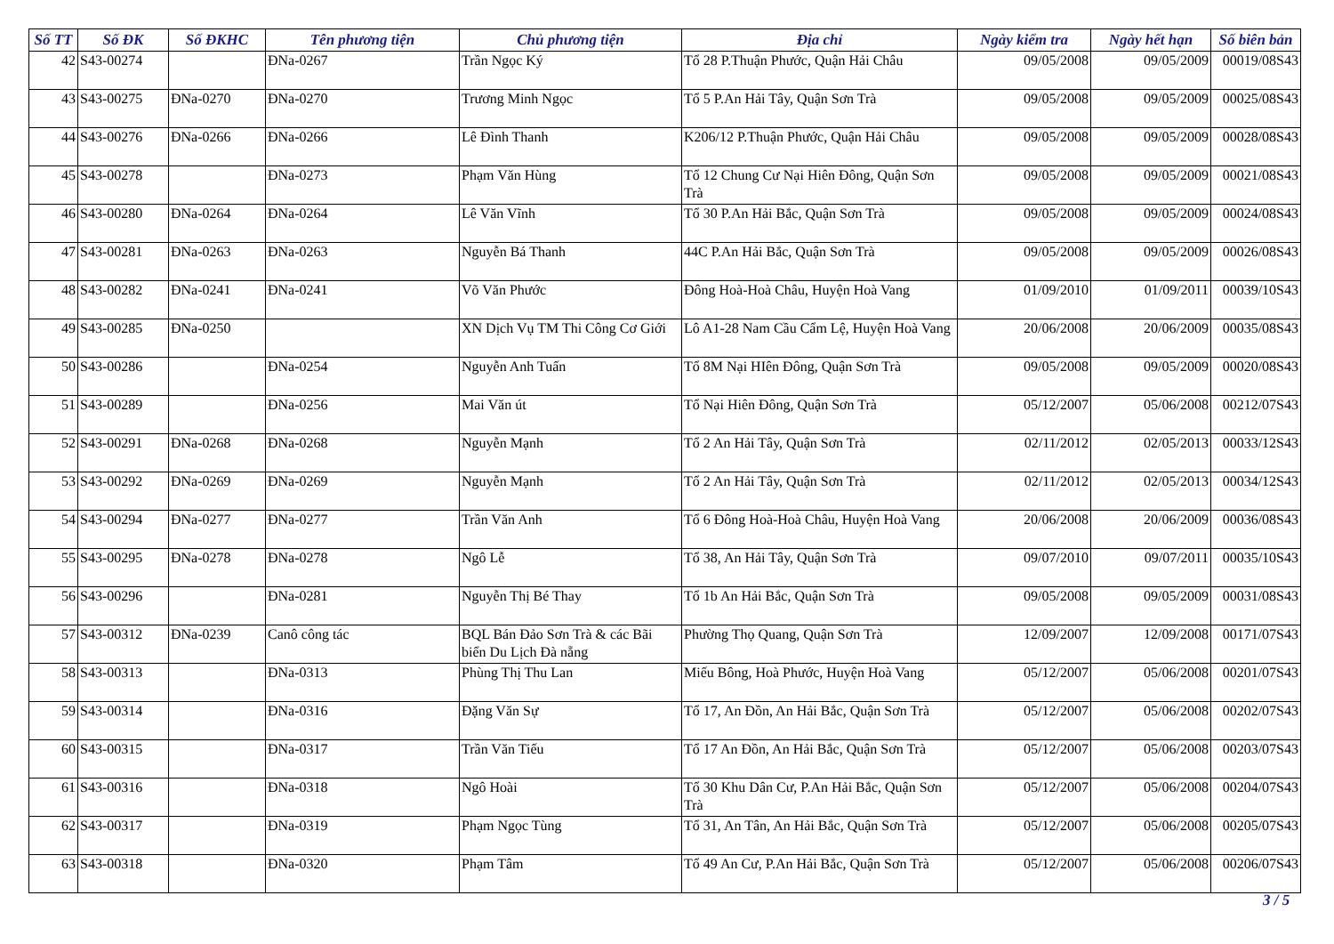| Số TT | Số ĐK | Số ĐKHC | Tên phương tiện | Chủ phương tiện | Địa chỉ | Ngày kiểm tra | Ngày hết hạn | Số biên bản |
| --- | --- | --- | --- | --- | --- | --- | --- | --- |
| 42 | S43-00274 | | ĐNa-0267 | Trần Ngọc Ký | Tổ 28 P.Thuận Phước, Quận Hải Châu | 09/05/2008 | 09/05/2009 | 00019/08S43 |
| 43 | S43-00275 | ĐNa-0270 | ĐNa-0270 | Trương Minh Ngọc | Tổ 5 P.An Hải Tây, Quận Sơn Trà | 09/05/2008 | 09/05/2009 | 00025/08S43 |
| 44 | S43-00276 | ĐNa-0266 | ĐNa-0266 | Lê Đình Thanh | K206/12 P.Thuận Phước, Quận Hải Châu | 09/05/2008 | 09/05/2009 | 00028/08S43 |
| 45 | S43-00278 | | ĐNa-0273 | Phạm Văn Hùng | Tổ 12 Chung Cư Nại Hiên Đông, Quận Sơn Trà | 09/05/2008 | 09/05/2009 | 00021/08S43 |
| 46 | S43-00280 | ĐNa-0264 | ĐNa-0264 | Lê Văn Vĩnh | Tổ 30 P.An Hải Bắc, Quận Sơn Trà | 09/05/2008 | 09/05/2009 | 00024/08S43 |
| 47 | S43-00281 | ĐNa-0263 | ĐNa-0263 | Nguyễn Bá Thanh | 44C P.An Hải Bắc, Quận Sơn Trà | 09/05/2008 | 09/05/2009 | 00026/08S43 |
| 48 | S43-00282 | ĐNa-0241 | ĐNa-0241 | Võ Văn Phước | Đông Hoà-Hoà Châu, Huyện Hoà Vang | 01/09/2010 | 01/09/2011 | 00039/10S43 |
| 49 | S43-00285 | ĐNa-0250 | | XN Dịch Vụ TM Thi Công Cơ Giới | Lô A1-28 Nam Cầu Cẩm Lệ, Huyện Hoà Vang | 20/06/2008 | 20/06/2009 | 00035/08S43 |
| 50 | S43-00286 | | ĐNa-0254 | Nguyễn Anh Tuấn | Tổ 8M Nại HIên Đông, Quận Sơn Trà | 09/05/2008 | 09/05/2009 | 00020/08S43 |
| 51 | S43-00289 | | ĐNa-0256 | Mai Văn út | Tổ Nại Hiên Đông, Quận Sơn Trà | 05/12/2007 | 05/06/2008 | 00212/07S43 |
| 52 | S43-00291 | ĐNa-0268 | ĐNa-0268 | Nguyễn Mạnh | Tổ 2 An Hải Tây, Quận Sơn Trà | 02/11/2012 | 02/05/2013 | 00033/12S43 |
| 53 | S43-00292 | ĐNa-0269 | ĐNa-0269 | Nguyễn Mạnh | Tổ 2 An Hải Tây, Quận Sơn Trà | 02/11/2012 | 02/05/2013 | 00034/12S43 |
| 54 | S43-00294 | ĐNa-0277 | ĐNa-0277 | Trần Văn Anh | Tổ 6 Đông Hoà-Hoà Châu, Huyện Hoà Vang | 20/06/2008 | 20/06/2009 | 00036/08S43 |
| 55 | S43-00295 | ĐNa-0278 | ĐNa-0278 | Ngô Lễ | Tổ 38, An Hải Tây, Quận Sơn Trà | 09/07/2010 | 09/07/2011 | 00035/10S43 |
| 56 | S43-00296 | | ĐNa-0281 | Nguyễn Thị Bé Thay | Tổ 1b An Hải Bắc, Quận Sơn Trà | 09/05/2008 | 09/05/2009 | 00031/08S43 |
| 57 | S43-00312 | ĐNa-0239 | Canô công tác | BQL Bán Đảo Sơn Trà & các Bãi biển Du Lịch Đà nẵng | Phường Thọ Quang, Quận Sơn Trà | 12/09/2007 | 12/09/2008 | 00171/07S43 |
| 58 | S43-00313 | | ĐNa-0313 | Phùng Thị Thu Lan | Miếu Bông, Hoà Phước, Huyện Hoà Vang | 05/12/2007 | 05/06/2008 | 00201/07S43 |
| 59 | S43-00314 | | ĐNa-0316 | Đặng Văn Sự | Tổ 17, An Đồn, An Hải Bắc, Quận Sơn Trà | 05/12/2007 | 05/06/2008 | 00202/07S43 |
| 60 | S43-00315 | | ĐNa-0317 | Trần Văn Tiếu | Tổ 17 An Đồn, An Hải Bắc, Quận Sơn Trà | 05/12/2007 | 05/06/2008 | 00203/07S43 |
| 61 | S43-00316 | | ĐNa-0318 | Ngô Hoài | Tổ 30 Khu Dân Cư, P.An Hải Bắc, Quận Sơn Trà | 05/12/2007 | 05/06/2008 | 00204/07S43 |
| 62 | S43-00317 | | ĐNa-0319 | Phạm Ngọc Tùng | Tổ 31, An Tân, An Hải Bắc, Quận Sơn Trà | 05/12/2007 | 05/06/2008 | 00205/07S43 |
| 63 | S43-00318 | | ĐNa-0320 | Phạm Tâm | Tổ 49 An Cư, P.An Hải Bắc, Quận Sơn Trà | 05/12/2007 | 05/06/2008 | 00206/07S43 |
3 / 5